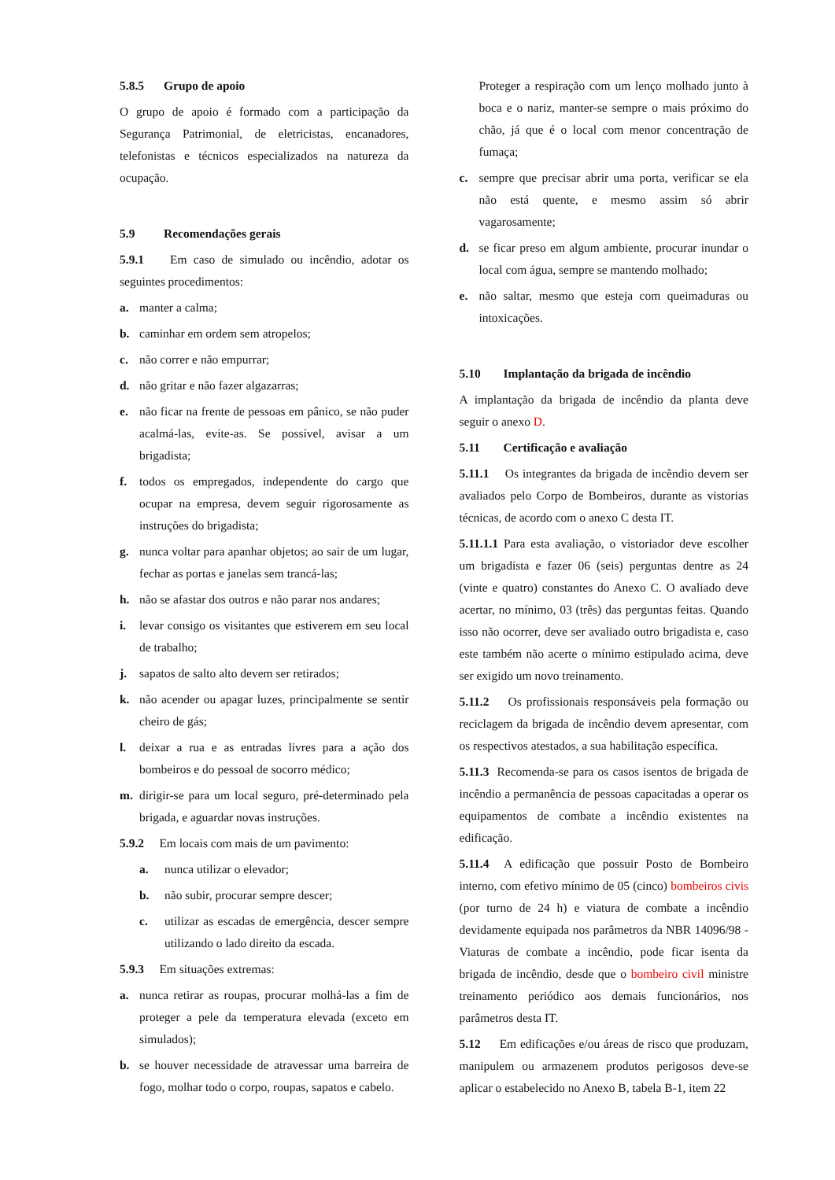5.8.5 Grupo de apoio
O grupo de apoio é formado com a participação da Segurança Patrimonial, de eletricistas, encanadores, telefonistas e técnicos especializados na natureza da ocupação.
5.9 Recomendações gerais
5.9.1 Em caso de simulado ou incêndio, adotar os seguintes procedimentos:
a. manter a calma;
b. caminhar em ordem sem atropelos;
c. não correr e não empurrar;
d. não gritar e não fazer algazarras;
e. não ficar na frente de pessoas em pânico, se não puder acalmá-las, evite-as. Se possível, avisar a um brigadista;
f. todos os empregados, independente do cargo que ocupar na empresa, devem seguir rigorosamente as instruções do brigadista;
g. nunca voltar para apanhar objetos; ao sair de um lugar, fechar as portas e janelas sem trancá-las;
h. não se afastar dos outros e não parar nos andares;
i. levar consigo os visitantes que estiverem em seu local de trabalho;
j. sapatos de salto alto devem ser retirados;
k. não acender ou apagar luzes, principalmente se sentir cheiro de gás;
l. deixar a rua e as entradas livres para a ação dos bombeiros e do pessoal de socorro médico;
m. dirigir-se para um local seguro, pré-determinado pela brigada, e aguardar novas instruções.
5.9.2 Em locais com mais de um pavimento:
a. nunca utilizar o elevador;
b. não subir, procurar sempre descer;
c. utilizar as escadas de emergência, descer sempre utilizando o lado direito da escada.
5.9.3 Em situações extremas:
a. nunca retirar as roupas, procurar molhá-las a fim de proteger a pele da temperatura elevada (exceto em simulados);
b. se houver necessidade de atravessar uma barreira de fogo, molhar todo o corpo, roupas, sapatos e cabelo.
Proteger a respiração com um lenço molhado junto à boca e o nariz, manter-se sempre o mais próximo do chão, já que é o local com menor concentração de fumaça;
c. sempre que precisar abrir uma porta, verificar se ela não está quente, e mesmo assim só abrir vagarosamente;
d. se ficar preso em algum ambiente, procurar inundar o local com água, sempre se mantendo molhado;
e. não saltar, mesmo que esteja com queimaduras ou intoxicações.
5.10 Implantação da brigada de incêndio
A implantação da brigada de incêndio da planta deve seguir o anexo D.
5.11 Certificação e avaliação
5.11.1 Os integrantes da brigada de incêndio devem ser avaliados pelo Corpo de Bombeiros, durante as vistorias técnicas, de acordo com o anexo C desta IT.
5.11.1.1 Para esta avaliação, o vistoriador deve escolher um brigadista e fazer 06 (seis) perguntas dentre as 24 (vinte e quatro) constantes do Anexo C. O avaliado deve acertar, no mínimo, 03 (três) das perguntas feitas. Quando isso não ocorrer, deve ser avaliado outro brigadista e, caso este também não acerte o mínimo estipulado acima, deve ser exigido um novo treinamento.
5.11.2 Os profissionais responsáveis pela formação ou reciclagem da brigada de incêndio devem apresentar, com os respectivos atestados, a sua habilitação específica.
5.11.3 Recomenda-se para os casos isentos de brigada de incêndio a permanência de pessoas capacitadas a operar os equipamentos de combate a incêndio existentes na edificação.
5.11.4 A edificação que possuir Posto de Bombeiro interno, com efetivo mínimo de 05 (cinco) bombeiros civis (por turno de 24 h) e viatura de combate a incêndio devidamente equipada nos parâmetros da NBR 14096/98 - Viaturas de combate a incêndio, pode ficar isenta da brigada de incêndio, desde que o bombeiro civil ministre treinamento periódico aos demais funcionários, nos parâmetros desta IT.
5.12 Em edificações e/ou áreas de risco que produzam, manipulem ou armazenem produtos perigosos deve-se aplicar o estabelecido no Anexo B, tabela B-1, item 22